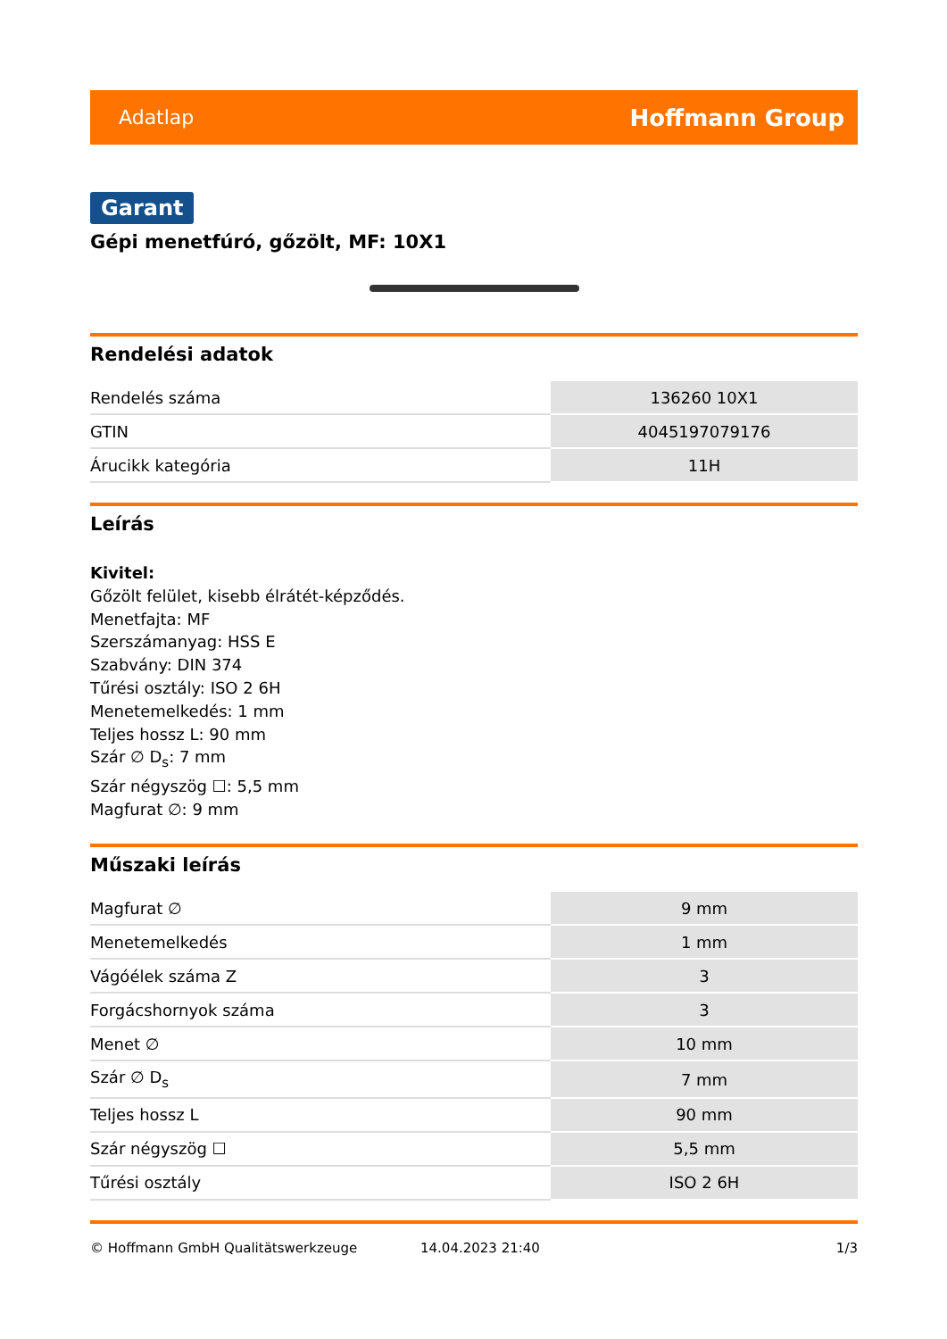Adatlap Hoffmann Group
Garant
Gépi menetfúró, gőzölt, MF: 10X1
Rendelési adatok
| Rendelés száma | 136260 10X1 |
| GTIN | 4045197079176 |
| Árucikk kategória | 11H |
Leírás
Kivitel:
Gőzölt felület, kisebb élrátét-képződés.
Menetfajta: MF
Szerszámanyag: HSS E
Szabvány: DIN 374
Tűrési osztály: ISO 2 6H
Menetemelkedés: 1 mm
Teljes hossz L: 90 mm
Szár ∅ D<sub>s</sub>: 7 mm
Szár négyszög ☐: 5,5 mm
Magfurat ∅: 9 mm
Műszaki leírás
| Magfurat ∅ | 9 mm |
| Menetemelkedés | 1 mm |
| Vágóélek száma Z | 3 |
| Forgácshornyok száma | 3 |
| Menet ∅ | 10 mm |
| Szár ∅ D<sub>s</sub> | 7 mm |
| Teljes hossz L | 90 mm |
| Szár négyszög ☐ | 5,5 mm |
| Tűrési osztály | ISO 2 6H |
© Hoffmann GmbH Qualitätswerkzeuge 14.04.2023 21:40 1/3